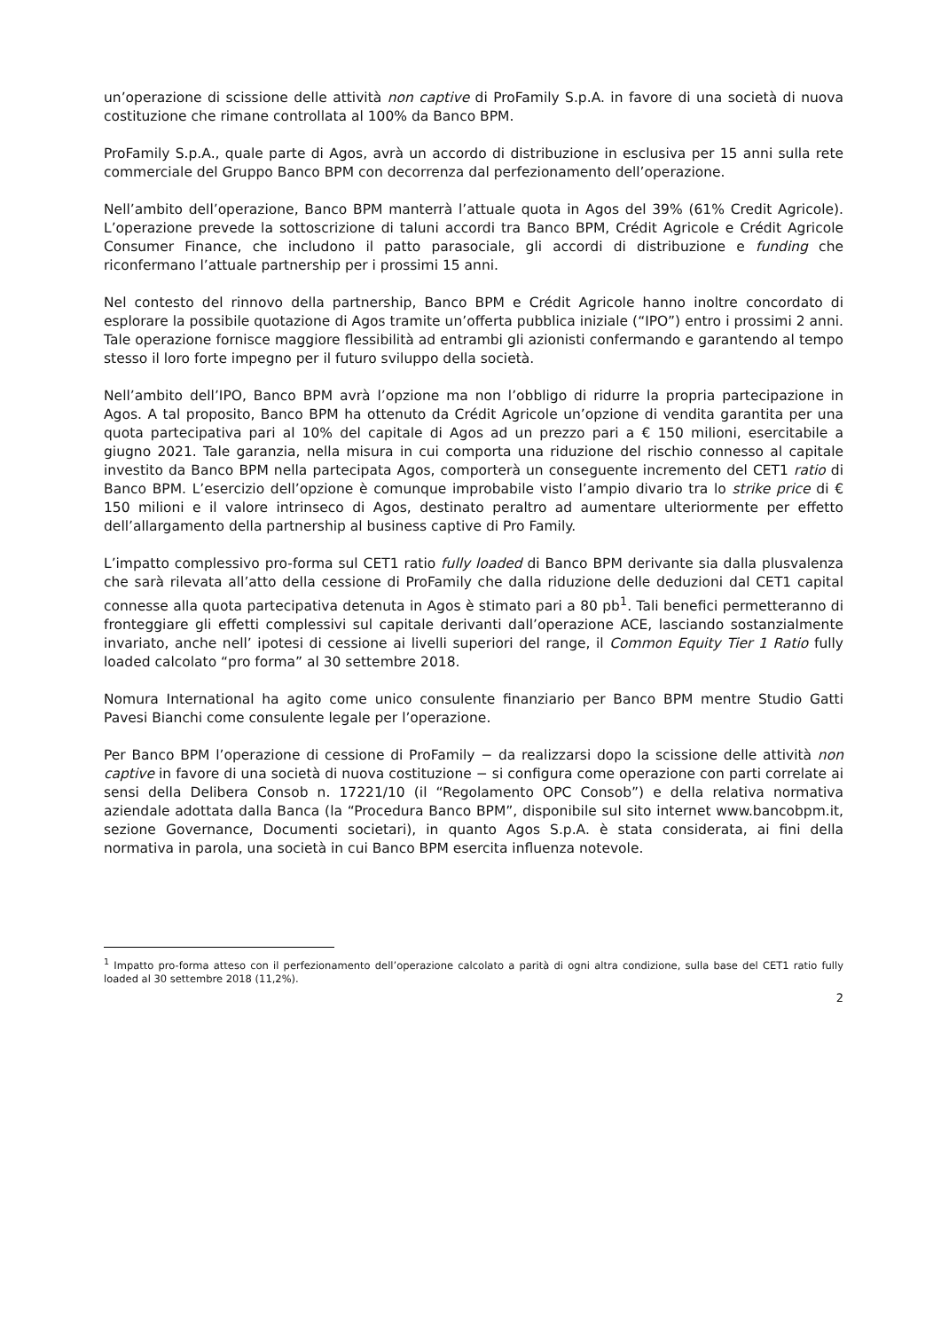un’operazione di scissione delle attività non captive di ProFamily S.p.A. in favore di una società di nuova costituzione che rimane controllata al 100% da Banco BPM.
ProFamily S.p.A., quale parte di Agos, avrà un accordo di distribuzione in esclusiva per 15 anni sulla rete commerciale del Gruppo Banco BPM con decorrenza dal perfezionamento dell’operazione.
Nell’ambito dell’operazione, Banco BPM manterrà l’attuale quota in Agos del 39% (61% Credit Agricole). L’operazione prevede la sottoscrizione di taluni accordi tra Banco BPM, Crédit Agricole e Crédit Agricole Consumer Finance, che includono il patto parasociale, gli accordi di distribuzione e funding che riconfermano l’attuale partnership per i prossimi 15 anni.
Nel contesto del rinnovo della partnership, Banco BPM e Crédit Agricole hanno inoltre concordato di esplorare la possibile quotazione di Agos tramite un’offerta pubblica iniziale (“IPO”) entro i prossimi 2 anni. Tale operazione fornisce maggiore flessibilità ad entrambi gli azionisti confermando e garantendo al tempo stesso il loro forte impegno per il futuro sviluppo della società.
Nell’ambito dell’IPO, Banco BPM avrà l’opzione ma non l’obbligo di ridurre la propria partecipazione in Agos. A tal proposito, Banco BPM ha ottenuto da Crédit Agricole un’opzione di vendita garantita per una quota partecipativa pari al 10% del capitale di Agos ad un prezzo pari a € 150 milioni, esercitabile a giugno 2021. Tale garanzia, nella misura in cui comporta una riduzione del rischio connesso al capitale investito da Banco BPM nella partecipata Agos, comporterà un conseguente incremento del CET1 ratio di Banco BPM. L’esercizio dell’opzione è comunque improbabile visto l’ampio divario tra lo strike price di € 150 milioni e il valore intrinseco di Agos, destinato peraltro ad aumentare ulteriormente per effetto dell’allargamento della partnership al business captive di Pro Family.
L’impatto complessivo pro-forma sul CET1 ratio fully loaded di Banco BPM derivante sia dalla plusvalenza che sarà rilevata all’atto della cessione di ProFamily che dalla riduzione delle deduzioni dal CET1 capital connesse alla quota partecipativa detenuta in Agos è stimato pari a 80 pb<sup>1</sup>. Tali benefici permetteranno di fronteggiare gli effetti complessivi sul capitale derivanti dall’operazione ACE, lasciando sostanzialmente invariato, anche nell’ ipotesi di cessione ai livelli superiori del range, il Common Equity Tier 1 Ratio fully loaded calcolato “pro forma” al 30 settembre 2018.
Nomura International ha agito come unico consulente finanziario per Banco BPM mentre Studio Gatti Pavesi Bianchi come consulente legale per l’operazione.
Per Banco BPM l’operazione di cessione di ProFamily − da realizzarsi dopo la scissione delle attività non captive in favore di una società di nuova costituzione − si configura come operazione con parti correlate ai sensi della Delibera Consob n. 17221/10 (il “Regolamento OPC Consob”) e della relativa normativa aziendale adottata dalla Banca (la “Procedura Banco BPM”, disponibile sul sito internet www.bancobpm.it, sezione Governance, Documenti societari), in quanto Agos S.p.A. è stata considerata, ai fini della normativa in parola, una società in cui Banco BPM esercita influenza notevole.
<sup>1</sup> Impatto pro-forma atteso con il perfezionamento dell’operazione calcolato a parità di ogni altra condizione, sulla base del CET1 ratio fully loaded al 30 settembre 2018 (11,2%).
2